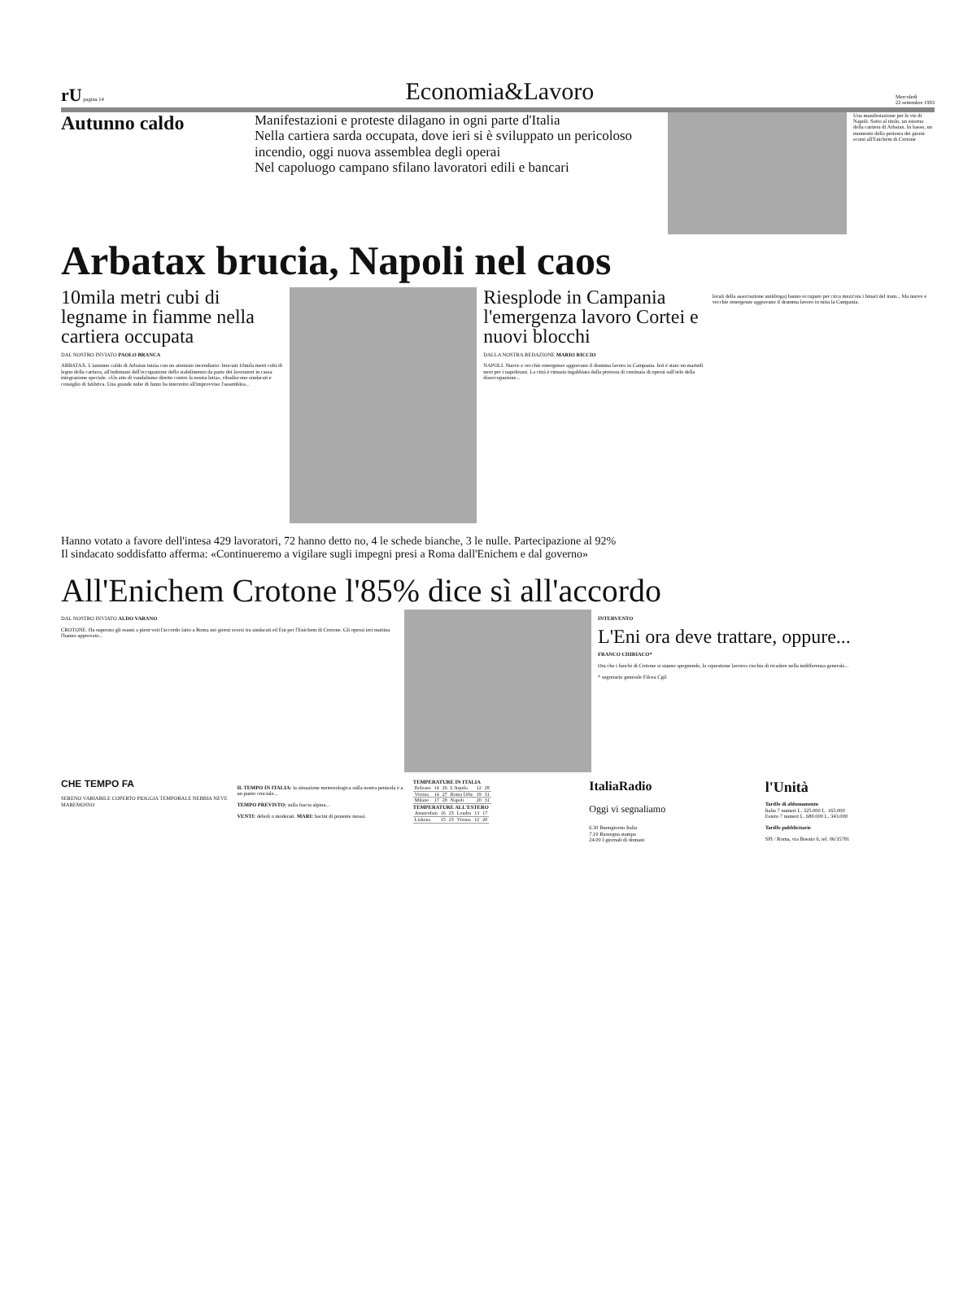rU pagina 14 Economia&Lavoro Mercoledì
22 settembre 1993
Autunno caldo
Manifestazioni e proteste dilagano in ogni parte d'Italia
Nella cartiera sarda occupata, dove ieri si è sviluppato un pericoloso incendio, oggi nuova assemblea degli operai
Nel capoluogo campano sfilano lavoratori edili e bancari
Una manifestazione per le vie di Napoli. Sotto al titolo, un esterno della cartiera di Arbatax. In basso, un momento della protesta dei giorni scorsi all'Enichem di Crotone
Arbatax brucia, Napoli nel caos
10mila metri cubi di legname in fiamme nella cartiera occupata
DAL NOSTRO INVIATO PAOLO BRANCA
ARBATAX. L'autunno caldo di Arbatax inizia con un attentato incendiario: bruciati 10mila metri cubi di legno della cartiera, all'indomani dell'occupazione dello stabilimento da parte dei lavoratori in cassa integrazione speciale. «Un atto di vandalismo diretto contro la nostra lotta», ribadiscono sindacati e consiglio di fabbrica. Una grande nube di fumo ha interrotto all'improvviso l'assemblea...
Riesplode in Campania l'emergenza lavoro Cortei e nuovi blocchi
DALLA NOSTRA REDAZIONE MARIO RICCIO
NAPOLI. Nuove e vecchie emergenze aggravano il dramma lavoro in Campania. Ieri è stato un martedì nero per i napoletani. La città è rimasta ingabbiata dalla protesta di centinaia di operai sull'orlo della disoccupazione...
locali della associazione antidroga) hanno occupato per circa mezz'ora i binari del tram... Ma nuove e vecchie emergenze aggravano il dramma lavoro in tutta la Campania.
Hanno votato a favore dell'intesa 429 lavoratori, 72 hanno detto no, 4 le schede bianche, 3 le nulle. Partecipazione al 92%
Il sindacato soddisfatto afferma: «Continueremo a vigilare sugli impegni presi a Roma dall'Enichem e dal governo»
All'Enichem Crotone l'85% dice sì all'accordo
DAL NOSTRO INVIATO ALDO VARANO
CROTONE. Ha superato gli esami a pieni voti l'accordo fatto a Roma nei giorni scorsi tra sindacati ed Eni per l'Enichem di Crotone. Gli operai ieri mattina l'hanno approvato...
INTERVENTO
L'Eni ora deve trattare, oppure...
FRANCO CHIRIACO*
Ora che i fuochi di Crotone si stanno spegnendo, la «questione lavoro» rischia di ricadere nella indifferenza generale...
* segretario generale Filcea Cgil
CHE TEMPO FA
SERENO VARIABILE COPERTO PIOGGIA TEMPORALE NEBBIA NEVE MAREMOSSO
IL TEMPO IN ITALIA: la situazione meteorologica sulla nostra penisola è a un punto cruciale...
TEMPO PREVISTO: sulla fascia alpina...
VENTI: deboli o moderati. MARI: bacini di ponente mossi.
TEMPERATURE IN ITALIA
| Bolzano | 14 | 26 | L'Aquila | 12 | 28 |
| Verona | 14 | 27 | Roma Urbe | 19 | 31 |
| Milano | 17 | 28 | Napoli | 20 | 31 |
TEMPERATURE ALL'ESTERO
| Amsterdam | 16 | 23 | Londra | 13 | 17 |
| Lisbona | 15 | 23 | Vienna | 12 | 20 |
ItaliaRadio
Oggi vi segnaliamo
6.30 Buongiorno Italia
7.10 Rassegna stampa
24.00 I giornali di domani
l'Unità
Tariffe di abbonamento
Italia 7 numeri L. 325.000 L. 165.000
Estero 7 numeri L. 680.000 L. 343.000
Tariffe pubblicitarie
SPI / Roma, via Boezio 6, tel. 06/35781